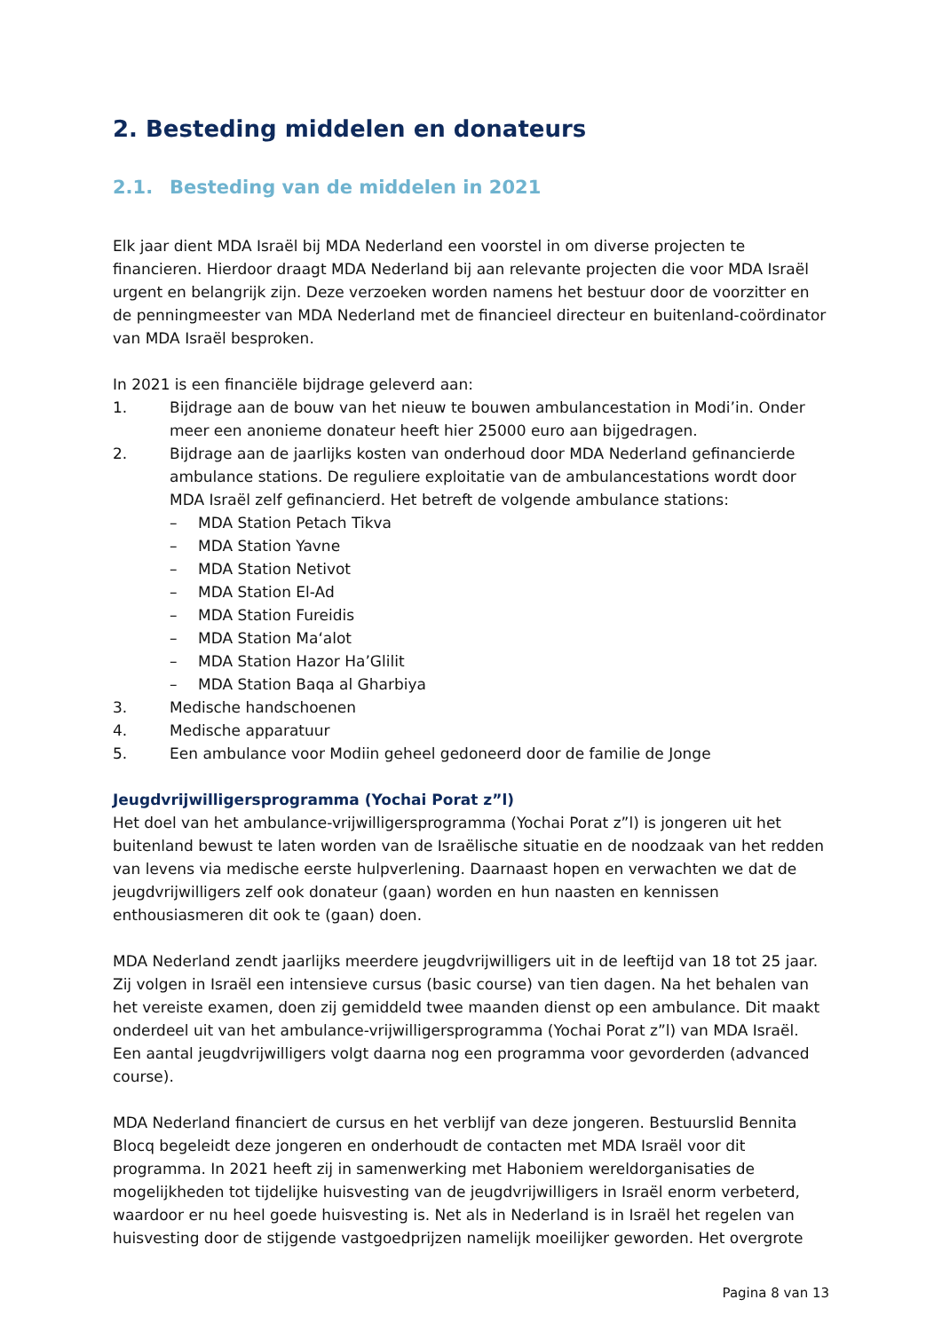2. Besteding middelen en donateurs
2.1. Besteding van de middelen in 2021
Elk jaar dient MDA Israël bij MDA Nederland een voorstel in om diverse projecten te financieren. Hierdoor draagt MDA Nederland bij aan relevante projecten die voor MDA Israël urgent en belangrijk zijn. Deze verzoeken worden namens het bestuur door de voorzitter en de penningmeester van MDA Nederland met de financieel directeur en buitenland-coördinator van MDA Israël besproken.
In 2021 is een financiële bijdrage geleverd aan:
1. Bijdrage aan de bouw van het nieuw te bouwen ambulancestation in Modi’in. Onder meer een anonieme donateur heeft hier 25000 euro aan bijgedragen.
2. Bijdrage aan de jaarlijks kosten van onderhoud door MDA Nederland gefinancierde ambulance stations. De reguliere exploitatie van de ambulancestations wordt door MDA Israël zelf gefinancierd. Het betreft de volgende ambulance stations:
– MDA Station Petach Tikva
– MDA Station Yavne
– MDA Station Netivot
– MDA Station El-Ad
– MDA Station Fureidis
– MDA Station Ma‘alot
– MDA Station Hazor Ha’Glilit
– MDA Station Baqa al Gharbiya
3. Medische handschoenen
4. Medische apparatuur
5. Een ambulance voor Modiin geheel gedoneerd door de familie de Jonge
Jeugdvrijwilligersprogramma (Yochai Porat z”l)
Het doel van het ambulance-vrijwilligersprogramma (Yochai Porat z”l) is jongeren uit het buitenland bewust te laten worden van de Israëlische situatie en de noodzaak van het redden van levens via medische eerste hulpverlening. Daarnaast hopen en verwachten we dat de jeugdvrijwilligers zelf ook donateur (gaan) worden en hun naasten en kennissen enthousiasmeren dit ook te (gaan) doen.
MDA Nederland zendt jaarlijks meerdere jeugdvrijwilligers uit in de leeftijd van 18 tot 25 jaar. Zij volgen in Israël een intensieve cursus (basic course) van tien dagen. Na het behalen van het vereiste examen, doen zij gemiddeld twee maanden dienst op een ambulance. Dit maakt onderdeel uit van het ambulance-vrijwilligersprogramma (Yochai Porat z”l) van MDA Israël. Een aantal jeugdvrijwilligers volgt daarna nog een programma voor gevorderden (advanced course).
MDA Nederland financiert de cursus en het verblijf van deze jongeren. Bestuurslid Bennita Blocq begeleidt deze jongeren en onderhoudt de contacten met MDA Israël voor dit programma. In 2021 heeft zij in samenwerking met Haboniem wereldorganisaties de mogelijkheden tot tijdelijke huisvesting van de jeugdvrijwilligers in Israël enorm verbeterd, waardoor er nu heel goede huisvesting is. Net als in Nederland is in Israël het regelen van huisvesting door de stijgende vastgoedprijzen namelijk moeilijker geworden. Het overgrote
Pagina 8 van 13